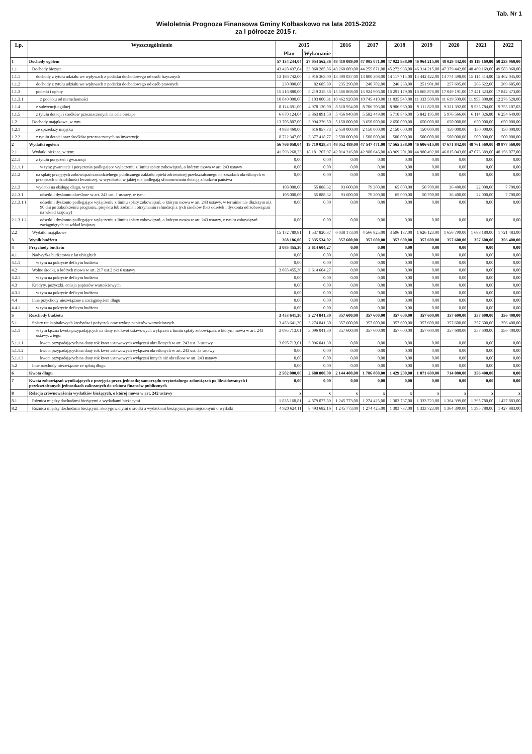Tab. Nr 1
Wieloletnia Prognoza Finansowa Gminy Kołbaskowo na lata 2015-2022
za I półrocze 2015 r.
| Lp. | Wyszczególnienie | 2015 | | 2016 | 2017 | 2018 | 2019 | 2020 | 2021 | 2022 |
| --- | --- | --- | --- | --- | --- | --- | --- | --- | --- | --- |
| | | Plan | Wykonanie | | | | | | | |
| 1 | Dochody ogółem | 57 134 244,04 | 27 054 562,36 | 48 410 089,00 | 47 905 071,00 | 47 922 938,00 | 46 964 215,00 | 48 029 442,00 | 49 119 169,00 | 50 233 960,00 |
| 1.1 | Dochody bieżące | 43 428 437,04 | 23 060 285,86 | 43 260 089,00 | 44 255 071,00 | 45 272 938,00 | 46 314 215,00 | 47 379 442,00 | 48 469 169,00 | 49 583 960,00 |
| 1.1.1 | dochody z tytułu udziału we wpływach z podatku dochodowego od osób fizycznych | 13 186 742,00 | 5 916 363,00 | 13 490 037,00 | 13 800 308,00 | 14 117 715,00 | 14 442 422,00 | 14 774 598,00 | 15 114 414,00 | 15 462 045,00 |
| 1.1.2 | dochody z tytułu udziału we wpływach z podatku dochodowego od osób prawnych | 230 000,00 | 82 685,80 | 235 290,00 | 240 702,00 | 246 238,00 | 251 901,00 | 257 695,00 | 263 622,00 | 269 685,00 |
| 1.1.3 | podatki i opłaty | 15 216 880,00 | 8 219 215,56 | 15 566 868,00 | 15 924 906,00 | 16 291 179,00 | 16 665 876,00 | 17 049 191,00 | 17 441 323,00 | 17 842 473,00 |
| 1.1.3.1 | z podatku od nieruchomości | 10 040 000,00 | 5 103 000,31 | 10 462 920,00 | 10 745 410,00 | 11 035 540,00 | 11 333 500,00 | 11 639 500,00 | 11 953 800,00 | 12 276 520,00 |
| 1.1.4 | z subwencji ogólnej | 8 124 691,00 | 4 978 130,00 | 8 510 954,00 | 8 706 706,00 | 8 906 960,00 | 9 111 820,00 | 9 321 392,00 | 9 535 784,00 | 9 755 107,03 |
| 1.1.5 | z tytułu dotacji i środków przeznaczonych na cele bieżące | 6 670 124,04 | 3 863 891,50 | 5 456 940,00 | 5 582 449,00 | 5 710 846,00 | 5 842 195,00 | 5 976 566,00 | 6 114 026,00 | 6 254 649,00 |
| 1.2 | Dochody majątkowe, w tym | 13 705 807,00 | 3 994 276,50 | 5 150 000,00 | 3 650 000,00 | 2 650 000,00 | 650 000,00 | 650 000,00 | 650 000,00 | 650 000,00 |
| 1.2.1 | ze sprzedaży majątku | 4 983 460,00 | 616 857,73 | 2 650 000,00 | 2 150 000,00 | 2 150 000,00 | 150 000,00 | 150 000,00 | 150 000,00 | 150 000,00 |
| 1.2.2 | z tytułu dotacji oraz środków przeznaczonych na inwestycje | 8 722 347,00 | 3 377 418,77 | 2 500 000,00 | 1 500 000,00 | 500 000,00 | 500 000,00 | 500 000,00 | 500 000,00 | 500 000,00 |
| 2 | Wydatki ogółem | 56 766 058,04 | 19 719 028,34 | 48 052 489,00 | 47 547 471,00 | 47 565 338,00 | 46 606 615,00 | 47 671 842,00 | 48 761 569,00 | 49 877 560,00 |
| 2.1 | Wydatki bieżące, w tym: | 41 593 268,23 | 18 181 207,97 | 42 014 316,00 | 42 980 646,00 | 43 969 201,00 | 44 980 492,00 | 46 015 043,00 | 47 073 389,00 | 48 156 077,00 |
| 2.1.1 | z tytułu poręczeń i gwarancji | 0,00 | 0,00 | 0,00 | 0,00 | 0,00 | 0,00 | 0,00 | 0,00 | 0,00 |
| 2.1.1.1 | w tym: gwarancje i poręczenia podlegające wyłączeniu z limitu spłaty zobowiązań, o którym mowa w art. 243 ustawy | 0,00 | 0,00 | 0,00 | 0,00 | 0,00 | 0,00 | 0,00 | 0,00 | 0,00 |
| 2.1.2 | na spłatę przejętych zobowiązań samodzielnego publicznego zakładu opieki zdrowotnej przekształconego na zasadach określonych w przepisach o działalności leczniczej, w wysokości w jakiej nie podlegają sfinansowaniu dotacją z budżetu państwa | 0,00 | 0,00 | 0,00 | 0,00 | 0,00 | 0,00 | 0,00 | 0,00 | 0,00 |
| 2.1.3 | wydatki na obsługę długu, w tym: | 108 000,00 | 55 888,32 | 93 600,00 | 79 300,00 | 65 000,00 | 50 700,00 | 36 400,00 | 22 000,00 | 7 700,00 |
| 2.1.3.1 | odsetki i dyskonto określone w art. 243 ust. 1 ustawy, w tym: | 108 000,00 | 55 888,32 | 93 600,00 | 79 300,00 | 65 000,00 | 50 700,00 | 36 400,00 | 22 000,00 | 7 700,00 |
| 2.1.3.1.1 | odsetki i dyskonto podlegające wyłączeniu z limitu spłaty zobowiązań, o którym mowa w art. 243 ustawy, w terminie nie dłuższym niż 90 dni po zakończeniu programu, projektu lub zadania i otrzymaniu refundacji z tych środków (bez odsetek i dyskonta od zobowiązań na wkład krajowy) | 0,00 | 0,00 | 0,00 | 0,00 | 0,00 | 0,00 | 0,00 | 0,00 | 0,00 |
| 2.1.3.1.2 | odsetki i dyskonto podlegające wyłączeniu z limitu spłaty zobowiązań, o którym mowa w art. 243 ustawy, z tytułu zobowiązań zaciągniętych na wkład krajowy | 0,00 | 0,00 | 0,00 | 0,00 | 0,00 | 0,00 | 0,00 | 0,00 | 0,00 |
| 2.2 | Wydatki majątkowe | 15 172 789,81 | 1 537 820,37 | 6 038 173,00 | 4 566 825,00 | 3 596 137,00 | 1 626 123,00 | 1 656 799,00 | 1 688 180,00 | 1 721 483,00 |
| 3 | Wynik budżetu | 368 186,00 | 7 335 534,02 | 357 600,00 | 357 600,00 | 357 600,00 | 357 600,00 | 357 600,00 | 357 600,00 | 356 400,00 |
| 4 | Przychody budżetu | 3 085 455,30 | 3 614 604,27 | 0,00 | 0,00 | 0,00 | 0,00 | 0,00 | 0,00 | 0,00 |
| 4.1 | Nadwyżka budżetowa z lat ubiegłych | 0,00 | 0,00 | 0,00 | 0,00 | 0,00 | 0,00 | 0,00 | 0,00 | 0,00 |
| 4.1.1 | w tym na pokrycie deficytu budżetu | 0,00 | 0,00 | 0,00 | 0,00 | 0,00 | 0,00 | 0,00 | 0,00 | 0,00 |
| 4.2 | Wolne środki, o których mowa w art. 217 ust.2 pkt 6 ustawy | 3 085 455,30 | 3 614 604,27 | 0,00 | 0,00 | 0,00 | 0,00 | 0,00 | 0,00 | 0,00 |
| 4.2.1 | w tym na pokrycie deficytu budżetu | 0,00 | 0,00 | 0,00 | 0,00 | 0,00 | 0,00 | 0,00 | 0,00 | 0,00 |
| 4.3 | Kredyty, pożyczki, emisja papierów wartościowych | 0,00 | 0,00 | 0,00 | 0,00 | 0,00 | 0,00 | 0,00 | 0,00 | 0,00 |
| 4.3.1 | w tym na pokrycie deficytu budżetu | 0,00 | 0,00 | 0,00 | 0,00 | 0,00 | 0,00 | 0,00 | 0,00 | 0,00 |
| 4.4 | Inne przychody niezwiązane z zaciągnięciem długu | 0,00 | 0,00 | 0,00 | 0,00 | 0,00 | 0,00 | 0,00 | 0,00 | 0,00 |
| 4.4.1 | w tym na pokrycie deficytu budżetu | 0,00 | 0,00 | 0,00 | 0,00 | 0,00 | 0,00 | 0,00 | 0,00 | 0,00 |
| 5 | Rozchody budżetu | 3 453 641,30 | 3 274 841,30 | 357 600,00 | 357 600,00 | 357 600,00 | 357 600,00 | 357 600,00 | 357 600,00 | 356 400,00 |
| 5.1 | Spłaty rat kapitałowych kredytów i pożyczek oraz wykup papierów wartościowych | 3 453 641,30 | 3 274 841,30 | 357 600,00 | 357 600,00 | 357 600,00 | 357 600,00 | 357 600,00 | 357 600,00 | 356 400,00 |
| 5.1.1 | w tym łączna kwota przypadających na dany rok kwot ustawowych wyłączeń z limitu spłaty zobowiązań, o którym mowa w art. 243 ustawy, z tego: | 3 095 713,01 | 3 096 041,30 | 357 600,00 | 357 600,00 | 357 600,00 | 357 600,00 | 357 600,00 | 357 600,00 | 356 400,00 |
| 5.1.1.1 | kwota przypadających na dany rok kwot ustawowych wyłączeń określonych w art. 243 ust. 3 ustawy | 3 095 713,01 | 3 096 041,30 | 0,00 | 0,00 | 0,00 | 0,00 | 0,00 | 0,00 | 0,00 |
| 5.1.1.2 | kwota przypadających na dany rok kwot ustawowych wyłączeń określonych w art. 243 ust. 3a ustawy | 0,00 | 0,00 | 0,00 | 0,00 | 0,00 | 0,00 | 0,00 | 0,00 | 0,00 |
| 5.1.1.3 | kwota przypadających na dany rok kwot ustawowych wyłączeń innych niż określone w art. 243 ustawy | 0,00 | 0,00 | 0,00 | 0,00 | 0,00 | 0,00 | 0,00 | 0,00 | 0,00 |
| 5.2 | Inne rozchody niezwiązane ze spłatą długu | 0,00 | 0,00 | 0,00 | 0,00 | 0,00 | 0,00 | 0,00 | 0,00 | 0,00 |
| 6 | Kwota długu | 2 502 000,00 | 2 680 800,00 | 2 144 400,00 | 1 786 800,00 | 1 429 200,00 | 1 071 600,00 | 714 000,00 | 356 400,00 | 0,00 |
| 7 | Kwota zobowiązań wynikających z przejęcia przez jednostkę samorządu terytorialnego zobowiązań po likwidowanych i przekształcanych jednostkach zaliczanych do sektora finansów publicznych | 0,00 | 0,00 | 0,00 | 0,00 | 0,00 | 0,00 | 0,00 | 0,00 | 0,00 |
| 8 | Relacja zrównoważenia wydatków bieżących, o której mowa w art. 242 ustawy | x | x | x | x | x | x | x | x | x |
| 8.1 | Różnica między dochodami bieżącymi a wydatkami bieżącymi | 1 835 168,81 | 4 879 077,89 | 1 245 773,00 | 1 274 425,00 | 1 303 737,00 | 1 333 723,00 | 1 364 399,00 | 1 395 780,00 | 1 427 883,00 |
| 8.2 | Różnica między dochodami bieżącymi, skorygowanymi o środki a wydatkami bieżącymi, pomniejszonymi o wydatki | 4 920 624,11 | 8 493 682,16 | 1 245 773,00 | 1 274 425,00 | 1 303 737,00 | 1 333 723,00 | 1 364 399,00 | 1 395 780,00 | 1 427 883,00 |